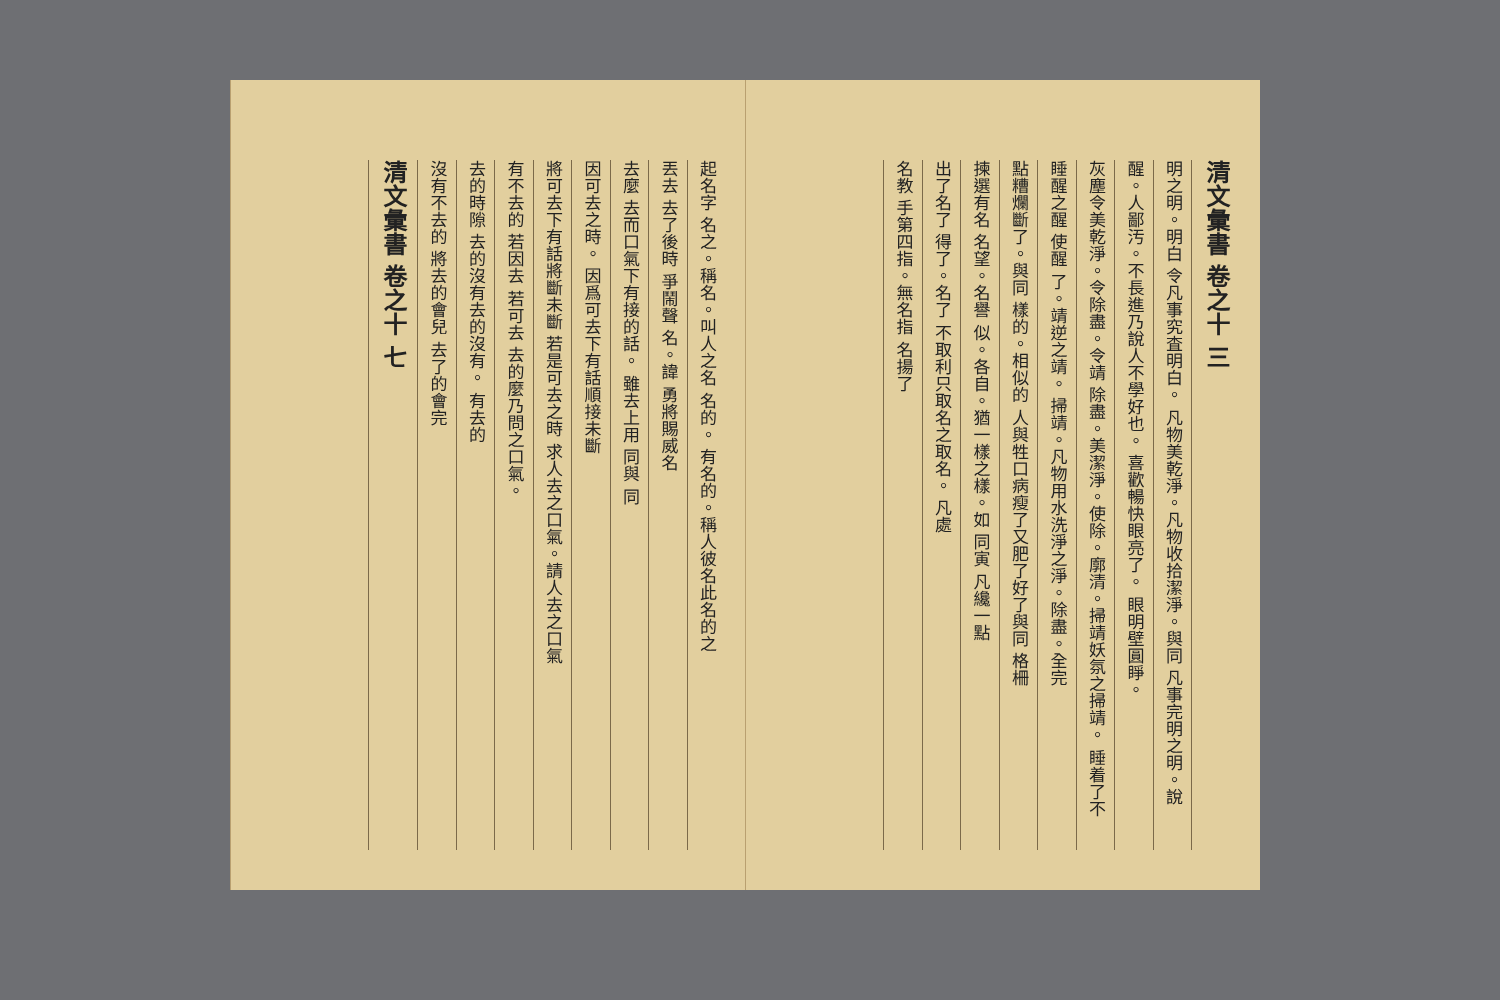清文彙書 卷之十 三
明之明。明白 令凡事究査明白。 凡物美乾淨。凡物收拾潔淨。與同 凡事完明之明。說
醒。人鄙汚。不長進乃說人不學好也。 喜歡暢快眼亮了。 眼明壁圓睜。
灰塵令美乾淨。令除盡。令靖 除盡。美潔淨。使除。廓清。掃靖妖氛之掃靖。 睡着了不
睡醒之醒 使醒 了。靖逆之靖。 掃靖。凡物用水洗淨之淨。除盡。全完
點糟爛斷了。與同 樣的。相似的 人與牲口病瘦了又肥了好了與同 格柵
揀選有名 名望。名譽 似。各自。猶一樣之樣。如 同寅 凡纔一點
出了名了 得了。名了 不取利只取名之取名。 凡處
名教 手第四指。無名指 名揚了
起名字 名之。稱名。叫人之名 名的。 有名的。稱人彼名此名的之
丟去 去了後時 爭鬧聲 名。諱 勇將賜威名
去麼 去而口氣下有接的話。 雖去上用 同與 同
因可去之時。 因爲可去下有話順接未斷
將可去下有話將斷未斷 若是可去之時 求人去之口氣。請人去之口氣
有不去的 若因去 若可去 去的麼乃問之口氣。
去的時隙 去的沒有去的沒有。 有去的
沒有不去的 將去的會兒 去了的會完
清文彙書 卷之十 七